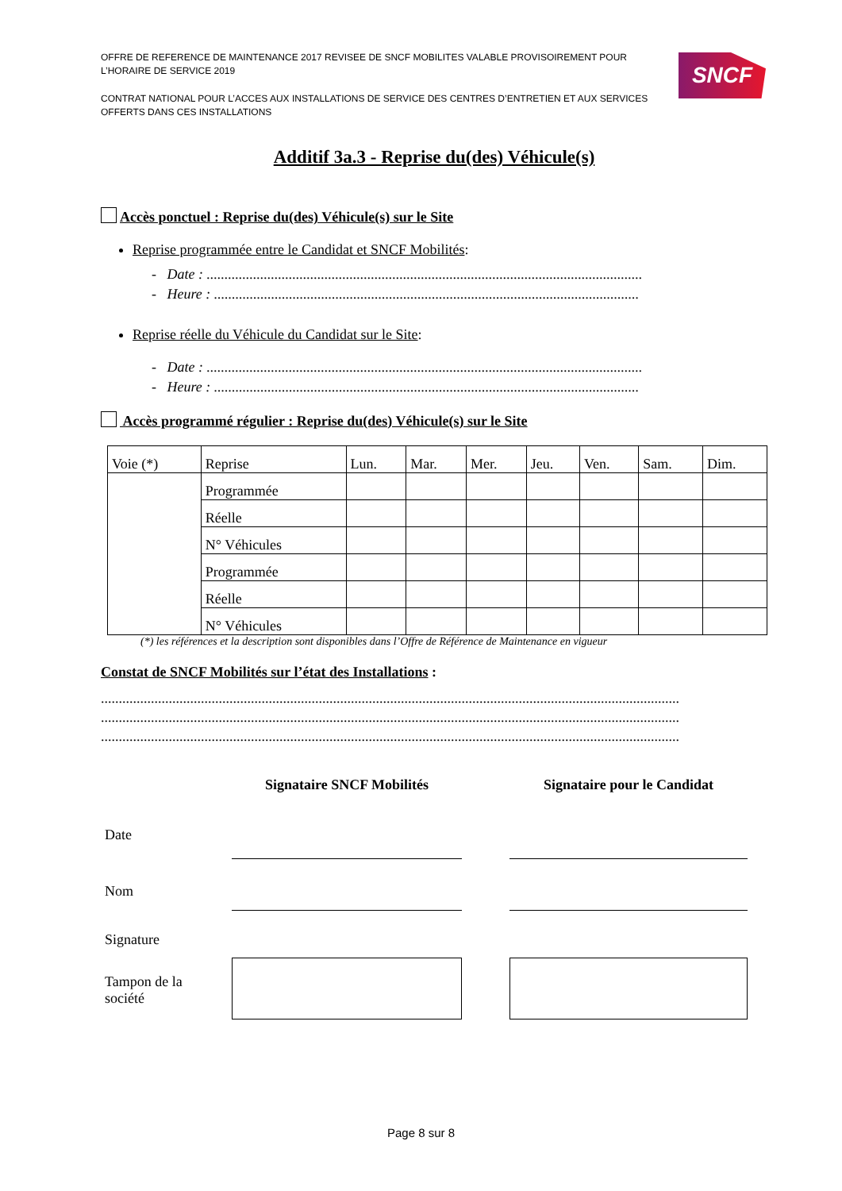OFFRE DE REFERENCE DE MAINTENANCE 2017 REVISEE DE SNCF MOBILITES VALABLE PROVISOIREMENT POUR L’HORAIRE DE SERVICE 2019
CONTRAT NATIONAL POUR L’ACCES AUX INSTALLATIONS DE SERVICE DES CENTRES D’ENTRETIEN ET AUX SERVICES OFFERTS DANS CES INSTALLATIONS
SNCF
Additif 3a.3 - Reprise du(des) Véhicule(s)
Accès ponctuel : Reprise du(des) Véhicule(s) sur le Site
Reprise programmée entre le Candidat et SNCF Mobilités:
- Date : ..........................................................................................................................
- Heure : .......................................................................................................................
Reprise réelle du Véhicule du Candidat sur le Site:
- Date : ..........................................................................................................................
- Heure : .......................................................................................................................
Accès programmé régulier : Reprise du(des) Véhicule(s) sur le Site
| Voie (*) | Reprise | Lun. | Mar. | Mer. | Jeu. | Ven. | Sam. | Dim. |
| --- | --- | --- | --- | --- | --- | --- | --- | --- |
| | Programmée | | | | | | | |
| | Réelle | | | | | | | |
| | N° Véhicules | | | | | | | |
| | Programmée | | | | | | | |
| | Réelle | | | | | | | |
| | N° Véhicules | | | | | | | |
(*) les références et la description sont disponibles dans l’Offre de Référence de Maintenance en vigueur
Constat de SNCF Mobilités sur l’état des Installations :
..................................................................................................................................................................
..................................................................................................................................................................
..................................................................................................................................................................
| | Signataire SNCF Mobilités | | Signataire pour le Candidat |
| Date | | | |
| Nom | | | |
| Signature | | | |
| Tampon de la société | | | |
Page 8 sur 8